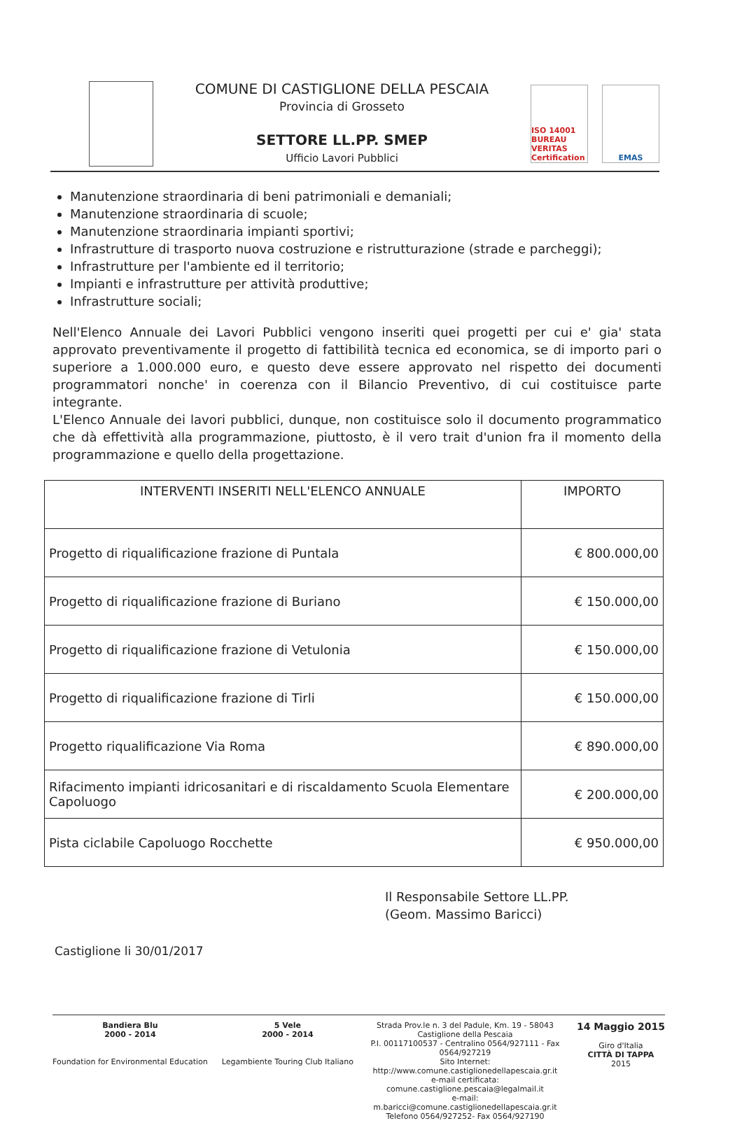COMUNE DI CASTIGLIONE DELLA PESCAIA
Provincia di Grosseto
SETTORE LL.PP. SMEP
Ufficio Lavori Pubblici
ISO 14001 BUREAU VERITAS Certification
EMAS
Manutenzione straordinaria di beni patrimoniali e demaniali;
Manutenzione straordinaria di scuole;
Manutenzione straordinaria impianti sportivi;
Infrastrutture di trasporto nuova costruzione e ristrutturazione (strade e parcheggi);
Infrastrutture per l'ambiente ed il territorio;
Impianti e infrastrutture per attività produttive;
Infrastrutture sociali;
Nell'Elenco Annuale dei Lavori Pubblici vengono inseriti quei progetti per cui e' gia' stata approvato preventivamente il progetto di fattibilità tecnica ed economica, se di importo pari o superiore a 1.000.000 euro, e questo deve essere approvato nel rispetto dei documenti programmatori nonche' in coerenza con il Bilancio Preventivo, di cui costituisce parte integrante.
L'Elenco Annuale dei lavori pubblici, dunque, non costituisce solo il documento programmatico che dà effettività alla programmazione, piuttosto, è il vero trait d'union fra il momento della programmazione e quello della progettazione.
| INTERVENTI INSERITI NELL'ELENCO ANNUALE | IMPORTO |
| --- | --- |
| Progetto di riqualificazione frazione di Puntala | € 800.000,00 |
| Progetto di riqualificazione frazione di Buriano | € 150.000,00 |
| Progetto di riqualificazione frazione di Vetulonia | € 150.000,00 |
| Progetto di riqualificazione frazione di Tirli | € 150.000,00 |
| Progetto riqualificazione Via Roma | € 890.000,00 |
| Rifacimento impianti idricosanitari e di riscaldamento Scuola Elementare Capoluogo | € 200.000,00 |
| Pista ciclabile Capoluogo Rocchette | € 950.000,00 |
Il Responsabile Settore LL.PP.
(Geom. Massimo Baricci)
Castiglione li 30/01/2017
Bandiera Blu
2000 - 2014
Foundation for Environmental Education
5 Vele
2000 - 2014
Legambiente Touring Club Italiano
Strada Prov.le n. 3 del Padule, Km. 19 - 58043 Castiglione della Pescaia
P.I. 00117100537 - Centralino 0564/927111 - Fax 0564/927219
Sito Internet: http://www.comune.castiglionedellapescaia.gr.it
e-mail certificata: comune.castiglione.pescaia@legalmail.it
e-mail: m.baricci@comune.castiglionedellapescaia.gr.it
Telefono 0564/927252- Fax 0564/927190
14 Maggio 2015
Giro d'Italia
CITTÀ DI TAPPA
2015